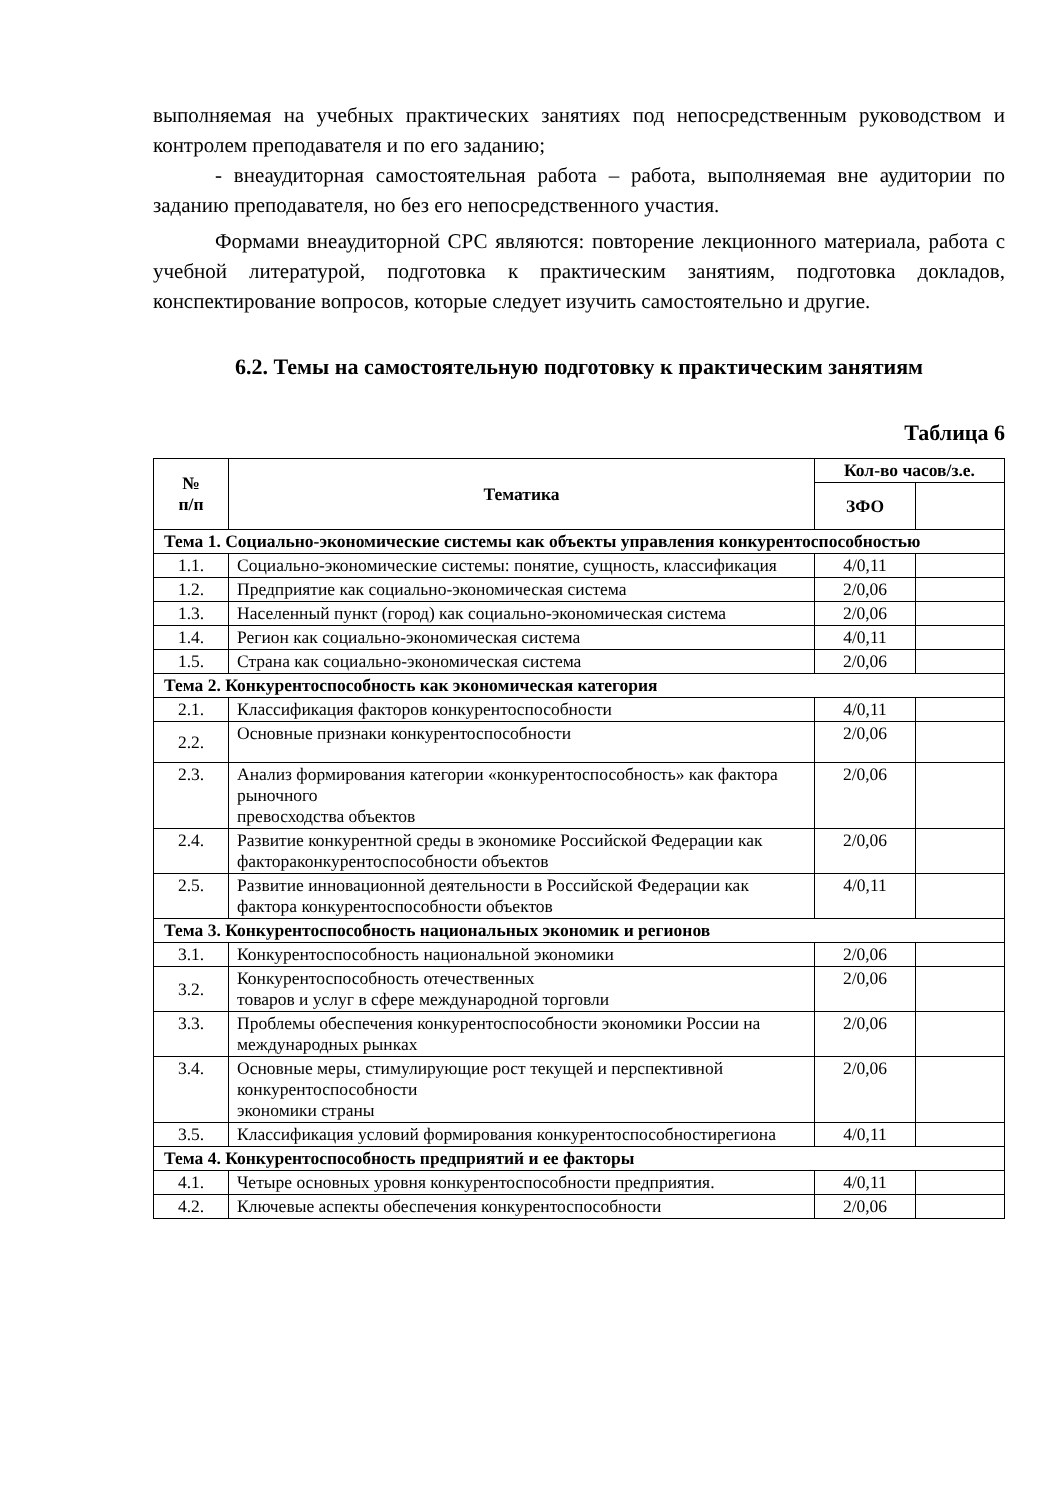выполняемая на учебных практических занятиях под непосредственным руководством и контролем преподавателя и по его заданию;
- внеаудиторная самостоятельная работа – работа, выполняемая вне аудитории по заданию преподавателя, но без его непосредственного участия.
Формами внеаудиторной СРС являются: повторение лекционного материала, работа с учебной литературой, подготовка к практическим занятиям, подготовка докладов, конспектирование вопросов, которые следует изучить самостоятельно и другие.
6.2. Темы на самостоятельную подготовку к практическим занятиям
Таблица 6
| № п/п | Тематика | Кол-во часов/з.е. | |
| --- | --- | --- | --- |
| | | ЗФО | |
| Тема 1. Социально-экономические системы как объекты управления конкурентоспособностью | | | |
| 1.1. | Социально-экономические системы: понятие, сущность, классификация | 4/0,11 | |
| 1.2. | Предприятие как социально-экономическая система | 2/0,06 | |
| 1.3. | Населенный пункт (город) как социально-экономическая система | 2/0,06 | |
| 1.4. | Регион как социально-экономическая система | 4/0,11 | |
| 1.5. | Страна как социально-экономическая система | 2/0,06 | |
| Тема 2. Конкурентоспособность как экономическая категория | | | |
| 2.1. | Классификация факторов конкурентоспособности | 4/0,11 | |
| 2.2. | Основные признаки конкурентоспособности | 2/0,06 | |
| 2.3. | Анализ формирования категории «конкурентоспособность» как фактора рыночного превосходства объектов | 2/0,06 | |
| 2.4. | Развитие конкурентной среды в экономике Российской Федерации как фактораконкурентоспособности объектов | 2/0,06 | |
| 2.5. | Развитие инновационной деятельности в Российской Федерации как фактора конкурентоспособности объектов | 4/0,11 | |
| Тема 3. Конкурентоспособность национальных экономик и регионов | | | |
| 3.1. | Конкурентоспособность национальной экономики | 2/0,06 | |
| 3.2. | Конкурентоспособность отечественных товаров и услуг в сфере международной торговли | 2/0,06 | |
| 3.3. | Проблемы обеспечения конкурентоспособности экономики России на международных рынках | 2/0,06 | |
| 3.4. | Основные меры, стимулирующие рост текущей и перспективной конкурентоспособности экономики страны | 2/0,06 | |
| 3.5. | Классификация условий формирования конкурентоспособностирегиона | 4/0,11 | |
| Тема 4. Конкурентоспособность предприятий и ее факторы | | | |
| 4.1. | Четыре основных уровня конкурентоспособности предприятия. | 4/0,11 | |
| 4.2. | Ключевые аспекты обеспечения конкурентоспособности | 2/0,06 | |